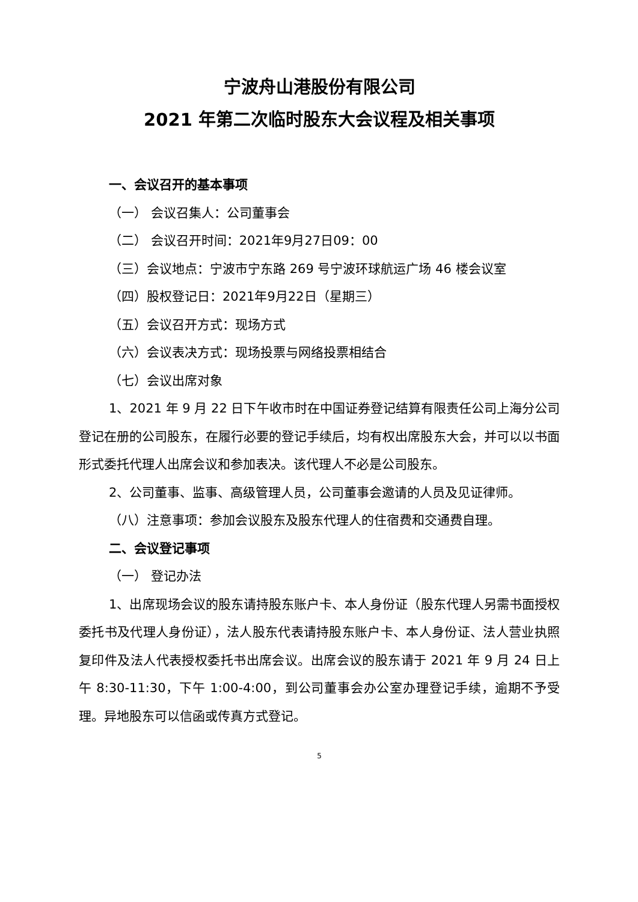宁波舟山港股份有限公司
2021 年第二次临时股东大会议程及相关事项
一、会议召开的基本事项
（一） 会议召集人：公司董事会
（二） 会议召开时间：2021年9月27日09：00
（三）会议地点：宁波市宁东路 269 号宁波环球航运广场 46 楼会议室
（四）股权登记日：2021年9月22日（星期三）
（五）会议召开方式：现场方式
（六）会议表决方式：现场投票与网络投票相结合
（七）会议出席对象
1、2021 年 9 月 22 日下午收市时在中国证券登记结算有限责任公司上海分公司登记在册的公司股东，在履行必要的登记手续后，均有权出席股东大会，并可以以书面形式委托代理人出席会议和参加表决。该代理人不必是公司股东。
2、公司董事、监事、高级管理人员，公司董事会邀请的人员及见证律师。
（八）注意事项：参加会议股东及股东代理人的住宿费和交通费自理。
二、会议登记事项
（一） 登记办法
1、出席现场会议的股东请持股东账户卡、本人身份证（股东代理人另需书面授权委托书及代理人身份证），法人股东代表请持股东账户卡、本人身份证、法人营业执照复印件及法人代表授权委托书出席会议。出席会议的股东请于 2021 年 9 月 24 日上午 8:30-11:30，下午 1:00-4:00，到公司董事会办公室办理登记手续，逾期不予受理。异地股东可以信函或传真方式登记。
5